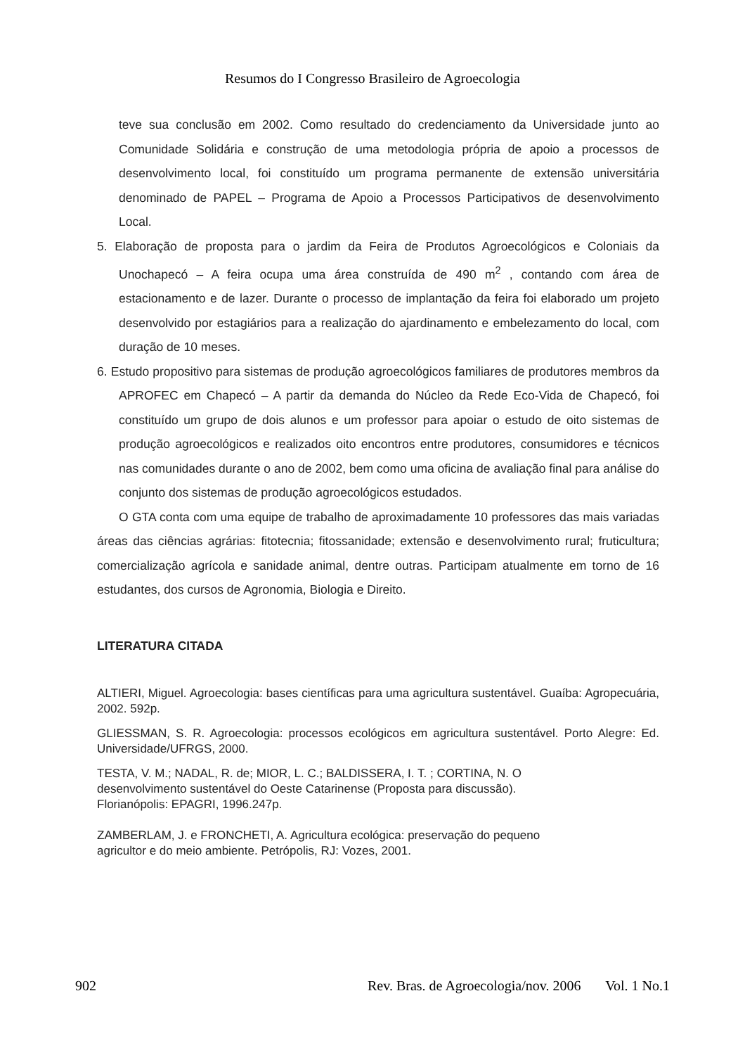Resumos do I Congresso Brasileiro de Agroecologia
teve sua conclusão em 2002. Como resultado do credenciamento da Universidade junto ao Comunidade Solidária e construção de uma metodologia própria de apoio a processos de desenvolvimento local, foi constituído um programa permanente de extensão universitária denominado de PAPEL – Programa de Apoio a Processos Participativos de desenvolvimento Local.
5. Elaboração de proposta para o jardim da Feira de Produtos Agroecológicos e Coloniais da Unochapecó – A feira ocupa uma área construída de 490 m<sup>2</sup> , contando com área de estacionamento e de lazer. Durante o processo de implantação da feira foi elaborado um projeto desenvolvido por estagiários para a realização do ajardinamento e embelezamento do local, com duração de 10 meses.
6. Estudo propositivo para sistemas de produção agroecológicos familiares de produtores membros da APROFEC em Chapecó – A partir da demanda do Núcleo da Rede Eco-Vida de Chapecó, foi constituído um grupo de dois alunos e um professor para apoiar o estudo de oito sistemas de produção agroecológicos e realizados oito encontros entre produtores, consumidores e técnicos nas comunidades durante o ano de 2002, bem como uma oficina de avaliação final para análise do conjunto dos sistemas de produção agroecológicos estudados.
O GTA conta com uma equipe de trabalho de aproximadamente 10 professores das mais variadas áreas das ciências agrárias: fitotecnia; fitossanidade; extensão e desenvolvimento rural; fruticultura; comercialização agrícola e sanidade animal, dentre outras. Participam atualmente em torno de 16 estudantes, dos cursos de Agronomia, Biologia e Direito.
LITERATURA CITADA
ALTIERI, Miguel. Agroecologia: bases científicas para uma agricultura sustentável. Guaíba: Agropecuária, 2002. 592p.
GLIESSMAN, S. R. Agroecologia: processos ecológicos em agricultura sustentável. Porto Alegre: Ed. Universidade/UFRGS, 2000.
TESTA, V. M.; NADAL, R. de; MIOR, L. C.; BALDISSERA, I. T. ; CORTINA, N. O
desenvolvimento sustentável do Oeste Catarinense (Proposta para discussão).
Florianópolis: EPAGRI, 1996.247p.
ZAMBERLAM, J. e FRONCHETI, A. Agricultura ecológica: preservação do pequeno
agricultor e do meio ambiente. Petrópolis, RJ: Vozes, 2001.
902 Rev. Bras. de Agroecologia/nov. 2006 Vol. 1 No.1